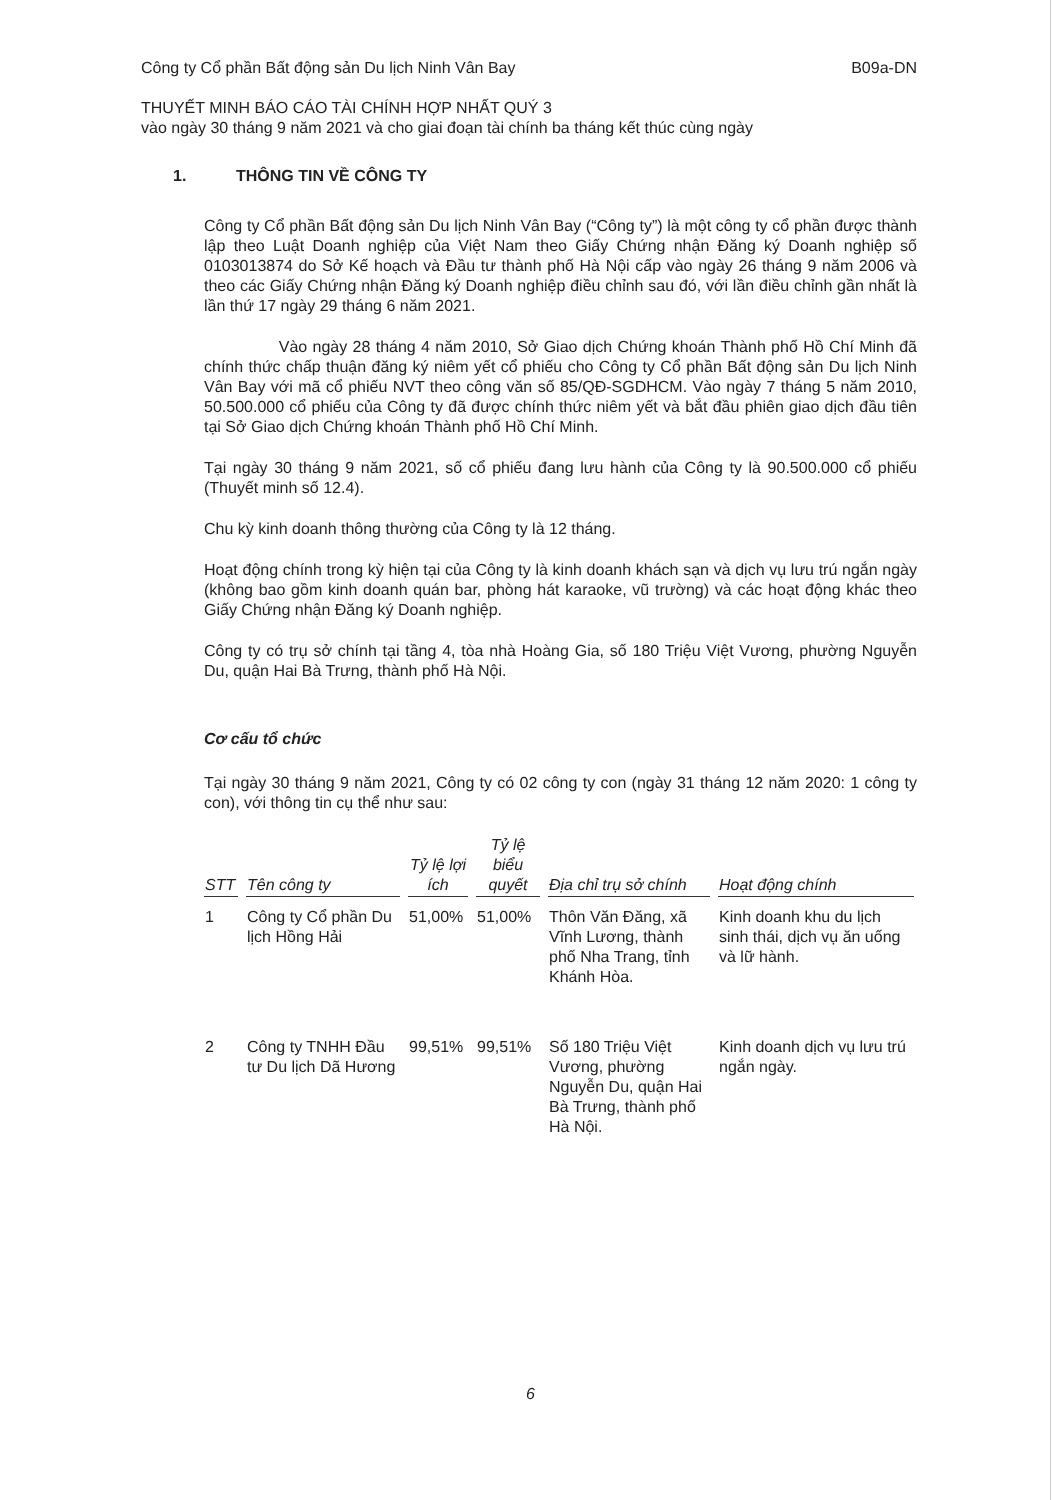Công ty Cổ phần Bất động sản Du lịch Ninh Vân Bay B09a-DN
THUYẾT MINH BÁO CÁO TÀI CHÍNH HỢP NHẤT QUÝ 3
vào ngày 30 tháng 9 năm 2021 và cho giai đoạn tài chính ba tháng kết thúc cùng ngày
1. THÔNG TIN VỀ CÔNG TY
Công ty Cổ phần Bất động sản Du lịch Ninh Vân Bay (“Công ty”) là một công ty cổ phần được thành lập theo Luật Doanh nghiệp của Việt Nam theo Giấy Chứng nhận Đăng ký Doanh nghiệp số 0103013874 do Sở Kế hoạch và Đầu tư thành phố Hà Nội cấp vào ngày 26 tháng 9 năm 2006 và theo các Giấy Chứng nhận Đăng ký Doanh nghiệp điều chỉnh sau đó, với lần điều chỉnh gần nhất là lần thứ 17 ngày 29 tháng 6 năm 2021.
Vào ngày 28 tháng 4 năm 2010, Sở Giao dịch Chứng khoán Thành phố Hồ Chí Minh đã chính thức chấp thuận đăng ký niêm yết cổ phiếu cho Công ty Cổ phần Bất động sản Du lịch Ninh Vân Bay với mã cổ phiếu NVT theo công văn số 85/QĐ-SGDHCM. Vào ngày 7 tháng 5 năm 2010, 50.500.000 cổ phiếu của Công ty đã được chính thức niêm yết và bắt đầu phiên giao dịch đầu tiên tại Sở Giao dịch Chứng khoán Thành phố Hồ Chí Minh.
Tại ngày 30 tháng 9 năm 2021, số cổ phiếu đang lưu hành của Công ty là 90.500.000 cổ phiếu (Thuyết minh số 12.4).
Chu kỳ kinh doanh thông thường của Công ty là 12 tháng.
Hoạt động chính trong kỳ hiện tại của Công ty là kinh doanh khách sạn và dịch vụ lưu trú ngắn ngày (không bao gồm kinh doanh quán bar, phòng hát karaoke, vũ trường) và các hoạt động khác theo Giấy Chứng nhận Đăng ký Doanh nghiệp.
Công ty có trụ sở chính tại tầng 4, tòa nhà Hoàng Gia, số 180 Triệu Việt Vương, phường Nguyễn Du, quận Hai Bà Trưng, thành phố Hà Nội.
Cơ cấu tổ chức
Tại ngày 30 tháng 9 năm 2021, Công ty có 02 công ty con (ngày 31 tháng 12 năm 2020: 1 công ty con), với thông tin cụ thể như sau:
| STT | Tên công ty | Tỷ lệ lợi ích | Tỷ lệ biểu quyết | Địa chỉ trụ sở chính | Hoạt động chính |
| --- | --- | --- | --- | --- | --- |
| 1 | Công ty Cổ phần Du lịch Hồng Hải | 51,00% | 51,00% | Thôn Văn Đăng, xã Vĩnh Lương, thành phố Nha Trang, tỉnh Khánh Hòa. | Kinh doanh khu du lịch sinh thái, dịch vụ ăn uống và lữ hành. |
| 2 | Công ty TNHH Đầu tư Du lịch Dã Hương | 99,51% | 99,51% | Số 180 Triệu Việt Vương, phường Nguyễn Du, quận Hai Bà Trưng, thành phố Hà Nội. | Kinh doanh dịch vụ lưu trú ngắn ngày. |
6